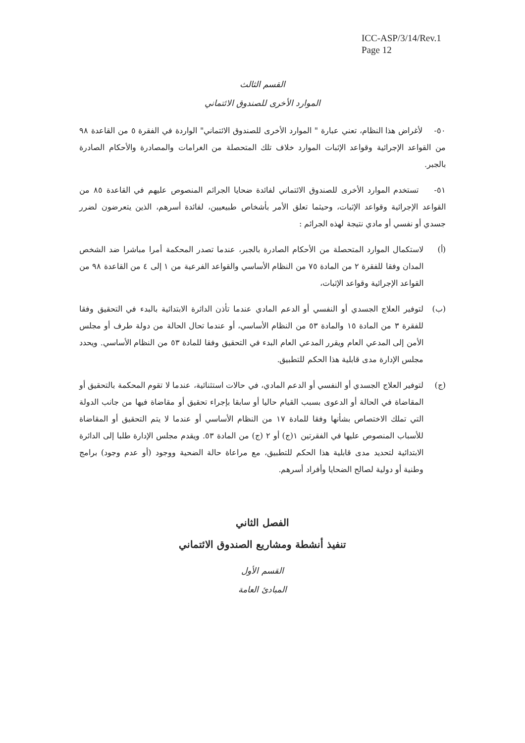ICC-ASP/3/14/Rev.1
Page 12
القسم الثالث
الموارد الأخرى للصندوق الائتماني
٥٠- لأغراض هذا النظام، تعني عبارة " الموارد الأخرى للصندوق الائتماني" الواردة في الفقرة ٥ من القاعدة ٩٨ من القواعد الإجرائية وقواعد الإثبات الموارد خلاف تلك المتحصلة من الغرامات والمصادرة والأحكام الصادرة بالجبر.
٥١- تستخدم الموارد الأخرى للصندوق الائتماني لفائدة ضحايا الجرائم المنصوص عليهم في القاعدة ٨٥ من القواعد الإجرائية وقواعد الإثبات، وحيثما تعلق الأمر بأشخاص طبيعيين، لفائدة أسرهم، الذين يتعرضون لضرر جسدي أو نفسي أو مادي نتيجة لهذه الجرائم :
(أ) لاستكمال الموارد المتحصلة من الأحكام الصادرة بالجبر، عندما تصدر المحكمة أمرا مباشرا ضد الشخص المدان وفقا للفقرة ٢ من المادة ٧٥ من النظام الأساسي والقواعد الفرعية من ١ إلى ٤ من القاعدة ٩٨ من القواعد الإجرائية وقواعد الإثبات،
(ب) لتوفير العلاج الجسدي أو النفسي أو الدعم المادي عندما تأذن الدائرة الابتدائية بالبدء في التحقيق وفقا للفقرة ٣ من المادة ١٥ والمادة ٥٣ من النظام الأساسي، أو عندما تحال الحالة من دولة طرف أو مجلس الأمن إلى المدعي العام ويقرر المدعي العام البدء في التحقيق وفقا للمادة ٥٣ من النظام الأساسي. ويحدد مجلس الإدارة مدى قابلية هذا الحكم للتطبيق.
(ج) لتوفير العلاج الجسدي أو النفسي أو الدعم المادي، في حالات استثنائية، عندما لا تقوم المحكمة بالتحقيق أو المقاضاة في الحالة أو الدعوى بسبب القيام حاليا أو سابقا بإجراء تحقيق أو مقاضاة فيها من جانب الدولة التي تملك الاختصاص بشأنها وفقا للمادة ١٧ من النظام الأساسي أو عندما لا يتم التحقيق أو المقاضاة للأسباب المنصوص عليها في الفقرتين ١(ج) أو ٢ (ج) من المادة ٥٣. ويقدم مجلس الإدارة طلبا إلى الدائرة الابتدائية لتحديد مدى قابلية هذا الحكم للتطبيق، مع مراعاة حالة الضحية ووجود (أو عدم وجود) برامج وطنية أو دولية لصالح الضحايا وأفراد أسرهم.
الفصل الثاني
تنفيذ أنشطة ومشاريع الصندوق الائتماني
القسم الأول
المبادئ العامة